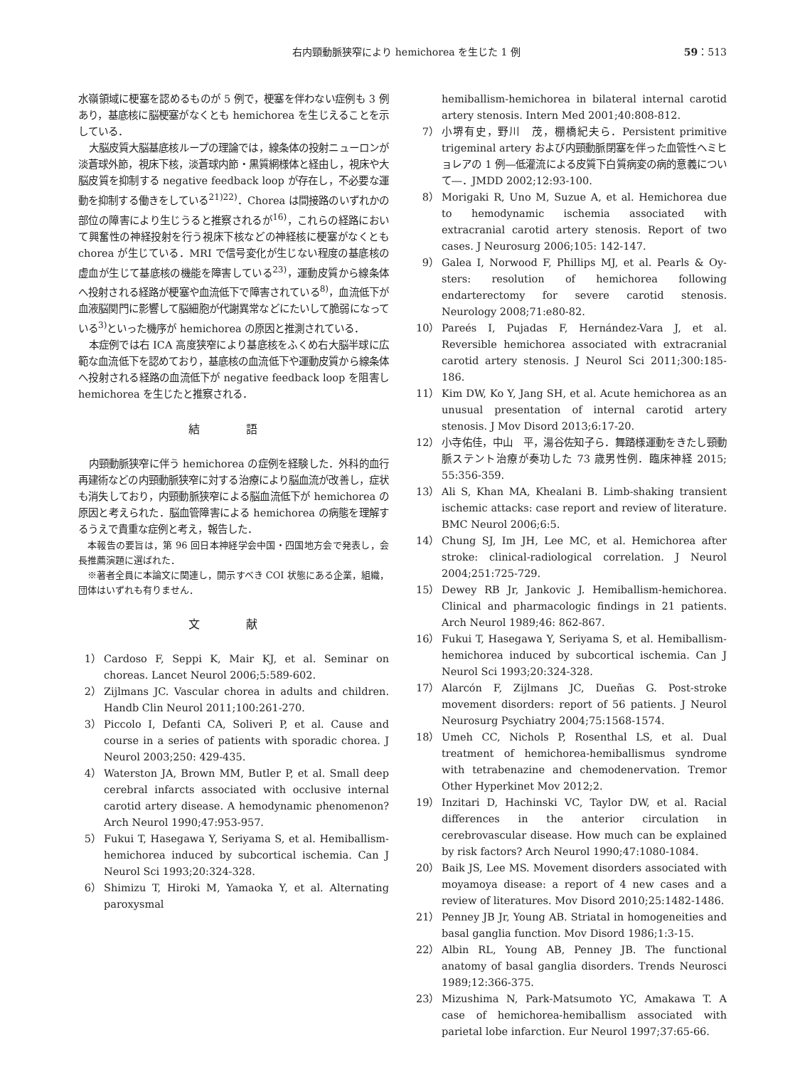右内頸動脈狭窄により hemichorea を生じた 1 例 59：513
水嶺領域に梗塞を認めるものが 5 例で，梗塞を伴わない症例も 3 例あり，基底核に脳梗塞がなくとも hemichorea を生じえることを示している．
大脳皮質大脳基底核ループの理論では，線条体の投射ニューロンが淡蒼球外節，視床下核，淡蒼球内節・黒質網様体と経由し，視床や大脳皮質を抑制する negative feedback loop が存在し，不必要な運動を抑制する働きをしている<sup>21)22)</sup>．Chorea は間接路のいずれかの部位の障害により生じうると推察されるが<sup>16)</sup>，これらの経路において興奮性の神経投射を行う視床下核などの神経核に梗塞がなくとも chorea が生じている．MRI で信号変化が生じない程度の基底核の虚血が生じて基底核の機能を障害している<sup>23)</sup>，運動皮質から線条体へ投射される経路が梗塞や血流低下で障害されている<sup>8)</sup>，血流低下が血液脳関門に影響して脳細胞が代謝異常などにたいして脆弱になっている<sup>3)</sup>といった機序が hemichorea の原因と推測されている．
本症例では右 ICA 高度狭窄により基底核をふくめ右大脳半球に広範な血流低下を認めており，基底核の血流低下や運動皮質から線条体へ投射される経路の血流低下が negative feedback loop を阻害し hemichorea を生じたと推察される．
結 語
内頸動脈狭窄に伴う hemichorea の症例を経験した．外科的血行再建術などの内頸動脈狭窄に対する治療により脳血流が改善し，症状も消失しており，内頸動脈狭窄による脳血流低下が hemichorea の原因と考えられた．脳血管障害による hemichorea の病態を理解するうえで貴重な症例と考え，報告した．
本報告の要旨は，第 96 回日本神経学会中国・四国地方会で発表し，会長推薦演題に選ばれた．
※著者全員に本論文に関連し，開示すべき COI 状態にある企業，組織，団体はいずれも有りません．
文 献
1） Cardoso F, Seppi K, Mair KJ, et al. Seminar on choreas. Lancet Neurol 2006;5:589-602.
2） Zijlmans JC. Vascular chorea in adults and children. Handb Clin Neurol 2011;100:261-270.
3） Piccolo I, Defanti CA, Soliveri P, et al. Cause and course in a series of patients with sporadic chorea. J Neurol 2003;250: 429-435.
4） Waterston JA, Brown MM, Butler P, et al. Small deep cerebral infarcts associated with occlusive internal carotid artery disease. A hemodynamic phenomenon? Arch Neurol 1990;47:953-957.
5） Fukui T, Hasegawa Y, Seriyama S, et al. Hemiballism-hemichorea induced by subcortical ischemia. Can J Neurol Sci 1993;20:324-328.
6） Shimizu T, Hiroki M, Yamaoka Y, et al. Alternating paroxysmal
hemiballism-hemichorea in bilateral internal carotid artery stenosis. Intern Med 2001;40:808-812.
7） 小堺有史，野川　茂，棚橋紀夫ら．Persistent primitive trigeminal artery および内頸動脈閉塞を伴った血管性ヘミヒョレアの 1 例―低灌流による皮質下白質病変の病的意義について―．JMDD 2002;12:93-100.
8） Morigaki R, Uno M, Suzue A, et al. Hemichorea due to hemodynamic ischemia associated with extracranial carotid artery stenosis. Report of two cases. J Neurosurg 2006;105: 142-147.
9） Galea I, Norwood F, Phillips MJ, et al. Pearls & Oy-sters: resolution of hemichorea following endarterectomy for severe carotid stenosis. Neurology 2008;71:e80-82.
10） Pareés I, Pujadas F, Hernández-Vara J, et al. Reversible hemichorea associated with extracranial carotid artery stenosis. J Neurol Sci 2011;300:185-186.
11） Kim DW, Ko Y, Jang SH, et al. Acute hemichorea as an unusual presentation of internal carotid artery stenosis. J Mov Disord 2013;6:17-20.
12） 小寺佑佳，中山　平，湯谷佐知子ら．舞踏様運動をきたし頸動脈ステント治療が奏功した 73 歳男性例．臨床神経 2015; 55:356-359.
13） Ali S, Khan MA, Khealani B. Limb-shaking transient ischemic attacks: case report and review of literature. BMC Neurol 2006;6:5.
14） Chung SJ, Im JH, Lee MC, et al. Hemichorea after stroke: clinical-radiological correlation. J Neurol 2004;251:725-729.
15） Dewey RB Jr, Jankovic J. Hemiballism-hemichorea. Clinical and pharmacologic findings in 21 patients. Arch Neurol 1989;46: 862-867.
16） Fukui T, Hasegawa Y, Seriyama S, et al. Hemiballism-hemichorea induced by subcortical ischemia. Can J Neurol Sci 1993;20:324-328.
17） Alarcón F, Zijlmans JC, Dueñas G. Post-stroke movement disorders: report of 56 patients. J Neurol Neurosurg Psychiatry 2004;75:1568-1574.
18） Umeh CC, Nichols P, Rosenthal LS, et al. Dual treatment of hemichorea-hemiballismus syndrome with tetrabenazine and chemodenervation. Tremor Other Hyperkinet Mov 2012;2.
19） Inzitari D, Hachinski VC, Taylor DW, et al. Racial differences in the anterior circulation in cerebrovascular disease. How much can be explained by risk factors? Arch Neurol 1990;47:1080-1084.
20） Baik JS, Lee MS. Movement disorders associated with moyamoya disease: a report of 4 new cases and a review of literatures. Mov Disord 2010;25:1482-1486.
21） Penney JB Jr, Young AB. Striatal in homogeneities and basal ganglia function. Mov Disord 1986;1:3-15.
22） Albin RL, Young AB, Penney JB. The functional anatomy of basal ganglia disorders. Trends Neurosci 1989;12:366-375.
23） Mizushima N, Park-Matsumoto YC, Amakawa T. A case of hemichorea-hemiballism associated with parietal lobe infarction. Eur Neurol 1997;37:65-66.